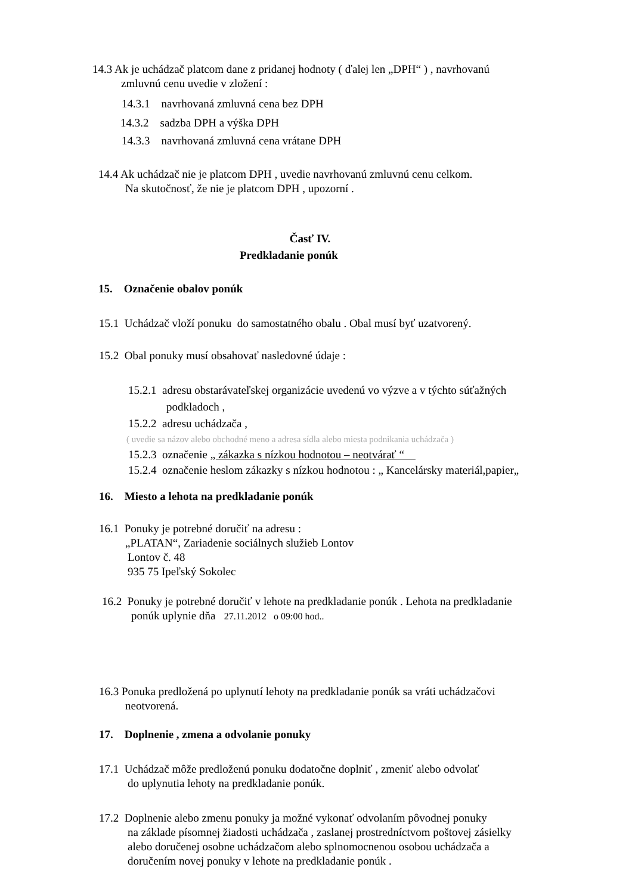14.3 Ak je uchádzač platcom dane z pridanej hodnoty ( ďalej len „DPH“ ) , navrhovanú
zmluvnú cenu uvedie v zložení :
14.3.1 navrhovaná zmluvná cena bez DPH
14.3.2 sadzba DPH a výška DPH
14.3.3 navrhovaná zmluvná cena vrátane DPH
14.4 Ak uchádzač nie je platcom DPH , uvedie navrhovanú zmluvnú cenu celkom.
Na skutočnosť, že nie je platcom DPH , upozorní .
Časť IV.
Predkladanie ponúk
15. Označenie obalov ponúk
15.1 Uchádzač vloží ponuku do samostatného obalu . Obal musí byť uzatvorený.
15.2 Obal ponuky musí obsahovať nasledovné údaje :
15.2.1 adresu obstarávateľskej organizácie uvedenú vo výzve a v týchto súťažných
podkladoch ,
15.2.2 adresu uchádzača ,
( uvedie sa názov alebo obchodné meno a adresa sídla alebo miesta podnikania uchádzača )
15.2.3 označenie „ zákazka s nízkou hodnotou – neotvárať “
15.2.4 označenie heslom zákazky s nízkou hodnotou : „ Kancelársky materiál,papier„
16. Miesto a lehota na predkladanie ponúk
16.1 Ponuky je potrebné doručiť na adresu :
„PLATAN“, Zariadenie sociálnych služieb Lontov
Lontov č. 48
935 75 Ipeľský Sokolec
16.2 Ponuky je potrebné doručiť v lehote na predkladanie ponúk . Lehota na predkladanie
ponúk uplynie dňa 27.11.2012 o 09:00 hod..
16.3 Ponuka predložená po uplynutí lehoty na predkladanie ponúk sa vráti uchádzačovi
neotvorená.
17. Doplnenie , zmena a odvolanie ponuky
17.1 Uchádzač môže predloženú ponuku dodatočne doplniť , zmeniť alebo odvolať
do uplynutia lehoty na predkladanie ponúk.
17.2 Doplnenie alebo zmenu ponuky ja možné vykonať odvolaním pôvodnej ponuky
na základe písomnej žiadosti uchádzača , zaslanej prostredníctvom poštovej zásielky
alebo doručenej osobne uchádzačom alebo splnomocnenou osobou uchádzača a
doručením novej ponuky v lehote na predkladanie ponúk .